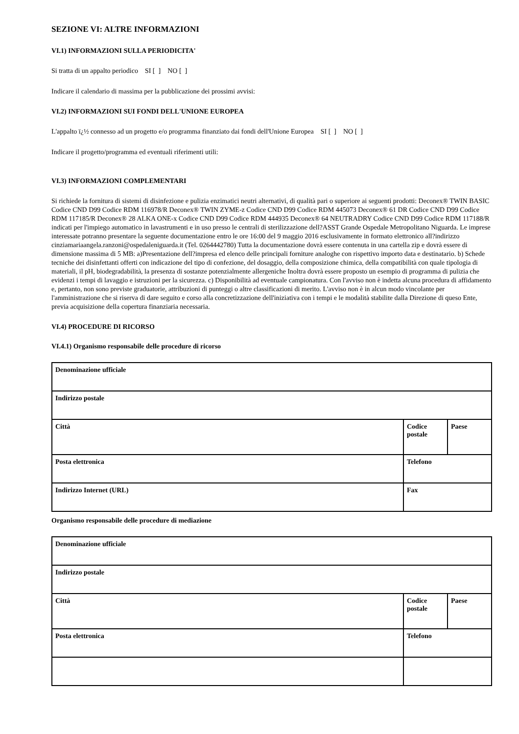SEZIONE VI: ALTRE INFORMAZIONI
VI.1) INFORMAZIONI SULLA PERIODICITA'
Si tratta di un appalto periodico SI [ ] NO [ ]
Indicare il calendario di massima per la pubblicazione dei prossimi avvisi:
VI.2) INFORMAZIONI SUI FONDI DELL'UNIONE EUROPEA
L'appalto ï¿½ connesso ad un progetto e/o programma finanziato dai fondi dell'Unione Europea SI [ ] NO [ ]
Indicare il progetto/programma ed eventuali riferimenti utili:
VI.3) INFORMAZIONI COMPLEMENTARI
Si richiede la fornitura di sistemi di disinfezione e pulizia enzimatici neutri alternativi, di qualità pari o superiore ai seguenti prodotti: Deconex® TWIN BASIC Codice CND D99 Codice RDM 116978/R Deconex® TWIN ZYME-z Codice CND D99 Codice RDM 445073 Deconex® 61 DR Codice CND D99 Codice RDM 117185/R Deconex® 28 ALKA ONE-x Codice CND D99 Codice RDM 444935 Deconex® 64 NEUTRADRY Codice CND D99 Codice RDM 117188/R indicati per l'impiego automatico in lavastrumenti e in uso presso le centrali di sterilizzazione dell?ASST Grande Ospedale Metropolitano Niguarda. Le imprese interessate potranno presentare la seguente documentazione entro le ore 16:00 del 9 maggio 2016 esclusivamente in formato elettronico all?indirizzo cinziamariaangela.ranzoni@ospedaleniguarda.it (Tel. 0264442780) Tutta la documentazione dovrà essere contenuta in una cartella zip e dovrà essere di dimensione massima di 5 MB: a)Presentazione dell?impresa ed elenco delle principali forniture analoghe con rispettivo importo data e destinatario. b) Schede tecniche dei disinfettanti offerti con indicazione del tipo di confezione, del dosaggio, della composizione chimica, della compatibilità con quale tipologia di materiali, il pH, biodegradabilità, la presenza di sostanze potenzialmente allergeniche Inoltra dovrà essere proposto un esempio di programma di pulizia che evidenzi i tempi di lavaggio e istruzioni per la sicurezza. c) Disponibilità ad eventuale campionatura. Con l'avviso non è indetta alcuna procedura di affidamento e, pertanto, non sono previste graduatorie, attribuzioni di punteggi o altre classificazioni di merito. L'avviso non è in alcun modo vincolante per l'amministrazione che si riserva di dare seguito e corso alla concretizzazione dell'iniziativa con i tempi e le modalità stabilite dalla Direzione di queso Ente, previa acquisizione della copertura finanziaria necessaria.
VI.4) PROCEDURE DI RICORSO
VI.4.1) Organismo responsabile delle procedure di ricorso
| Denominazione ufficiale | | |
| Indirizzo postale | | |
| Città | Codice postale | Paese |
| Posta elettronica | Telefono | |
| Indirizzo Internet (URL) | Fax | |
Organismo responsabile delle procedure di mediazione
| Denominazione ufficiale | | |
| Indirizzo postale | | |
| Città | Codice postale | Paese |
| Posta elettronica | Telefono | |